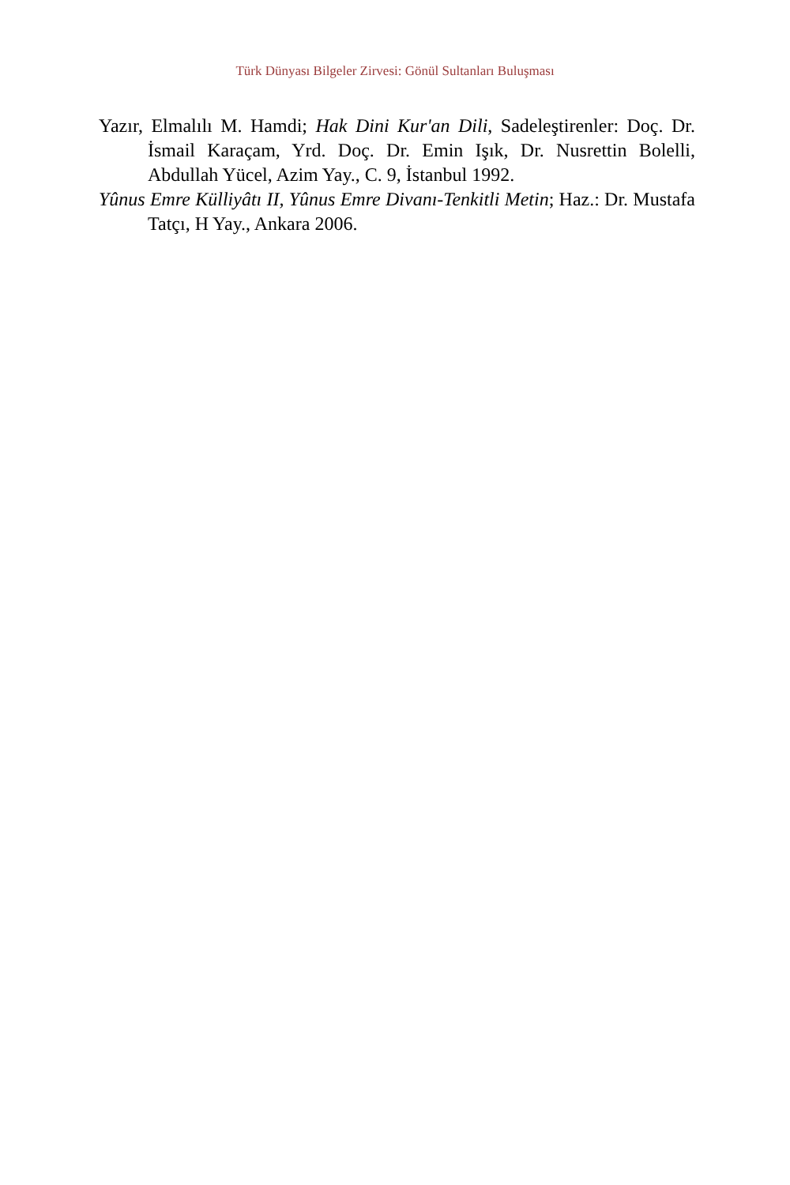Türk Dünyası Bilgeler Zirvesi: Gönül Sultanları Buluşması
Yazır, Elmalılı M. Hamdi; Hak Dini Kur'an Dili, Sadeleştirenler: Doç. Dr. İsmail Karaçam, Yrd. Doç. Dr. Emin Işık, Dr. Nusrettin Bolelli, Abdullah Yücel, Azim Yay., C. 9, İstanbul 1992.
Yûnus Emre Külliyâtı II, Yûnus Emre Divanı-Tenkitli Metin; Haz.: Dr. Mustafa Tatçı, H Yay., Ankara 2006.